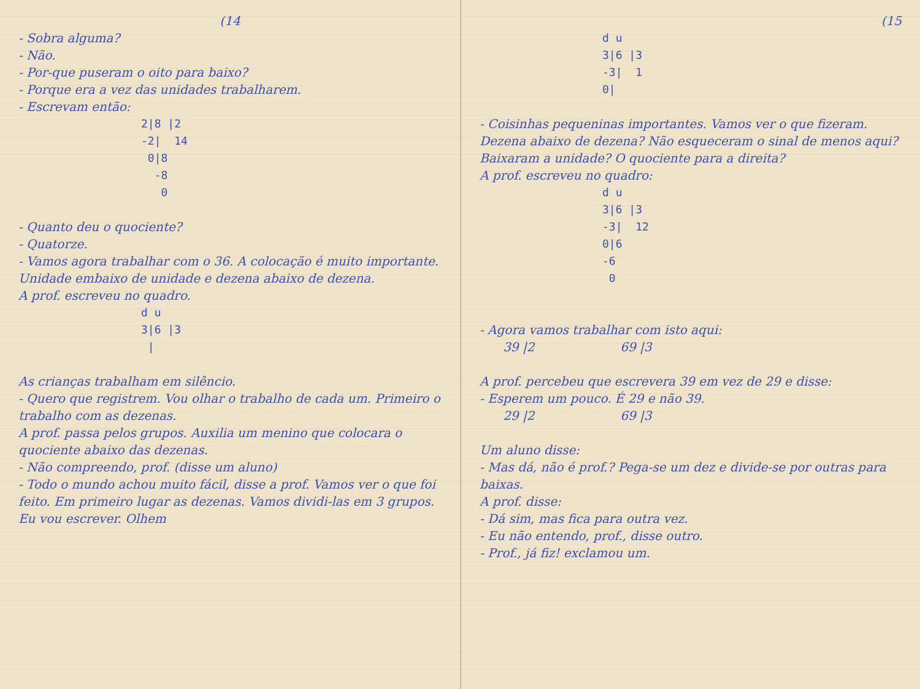(14
- Sobra alguma?
- Não.
- Por-que puseram o oito para baixo?
- Porque era a vez das unidades trabalharem.
- Escrevam então:
2|8 |2
-2|  14
 0|8
  -8
   0
- Quanto deu o quociente?
- Quatorze.
- Vamos agora trabalhar com o 36. A colocação é muito importante. Unidade embaixo de unidade e dezena abaixo de dezena.
A prof. escreveu no quadro.
d u
3|6 |3
 |
As crianças trabalham em silêncio.
- Quero que registrem. Vou olhar o trabalho de cada um. Primeiro o trabalho com as dezenas.
A prof. passa pelos grupos. Auxilia um menino que colocara o quociente abaixo das dezenas.
- Não compreendo, prof. (disse um aluno)
- Todo o mundo achou muito fácil, disse a prof. Vamos ver o que foi feito. Em primeiro lugar as dezenas. Vamos dividi-las em 3 grupos. Eu vou escrever. Olhem
(15
d u
3|6 |3
-3|  1
0|
- Coisinhas pequeninas importantes. Vamos ver o que fizeram. Dezena abaixo de dezena? Não esqueceram o sinal de menos aqui? Baixaram a unidade? O quociente para a direita?
A prof. escreveu no quadro:
d u
3|6 |3
-3|  12
0|6
-6
 0
- Agora vamos trabalhar com isto aqui:
39 |2 69 |3
A prof. percebeu que escrevera 39 em vez de 29 e disse:
- Esperem um pouco. É 29 e não 39.
29 |2 69 |3
Um aluno disse:
- Mas dá, não é prof.? Pega-se um dez e divide-se por outras para baixas.
A prof. disse:
- Dá sim, mas fica para outra vez.
- Eu não entendo, prof., disse outro.
- Prof., já fiz! exclamou um.